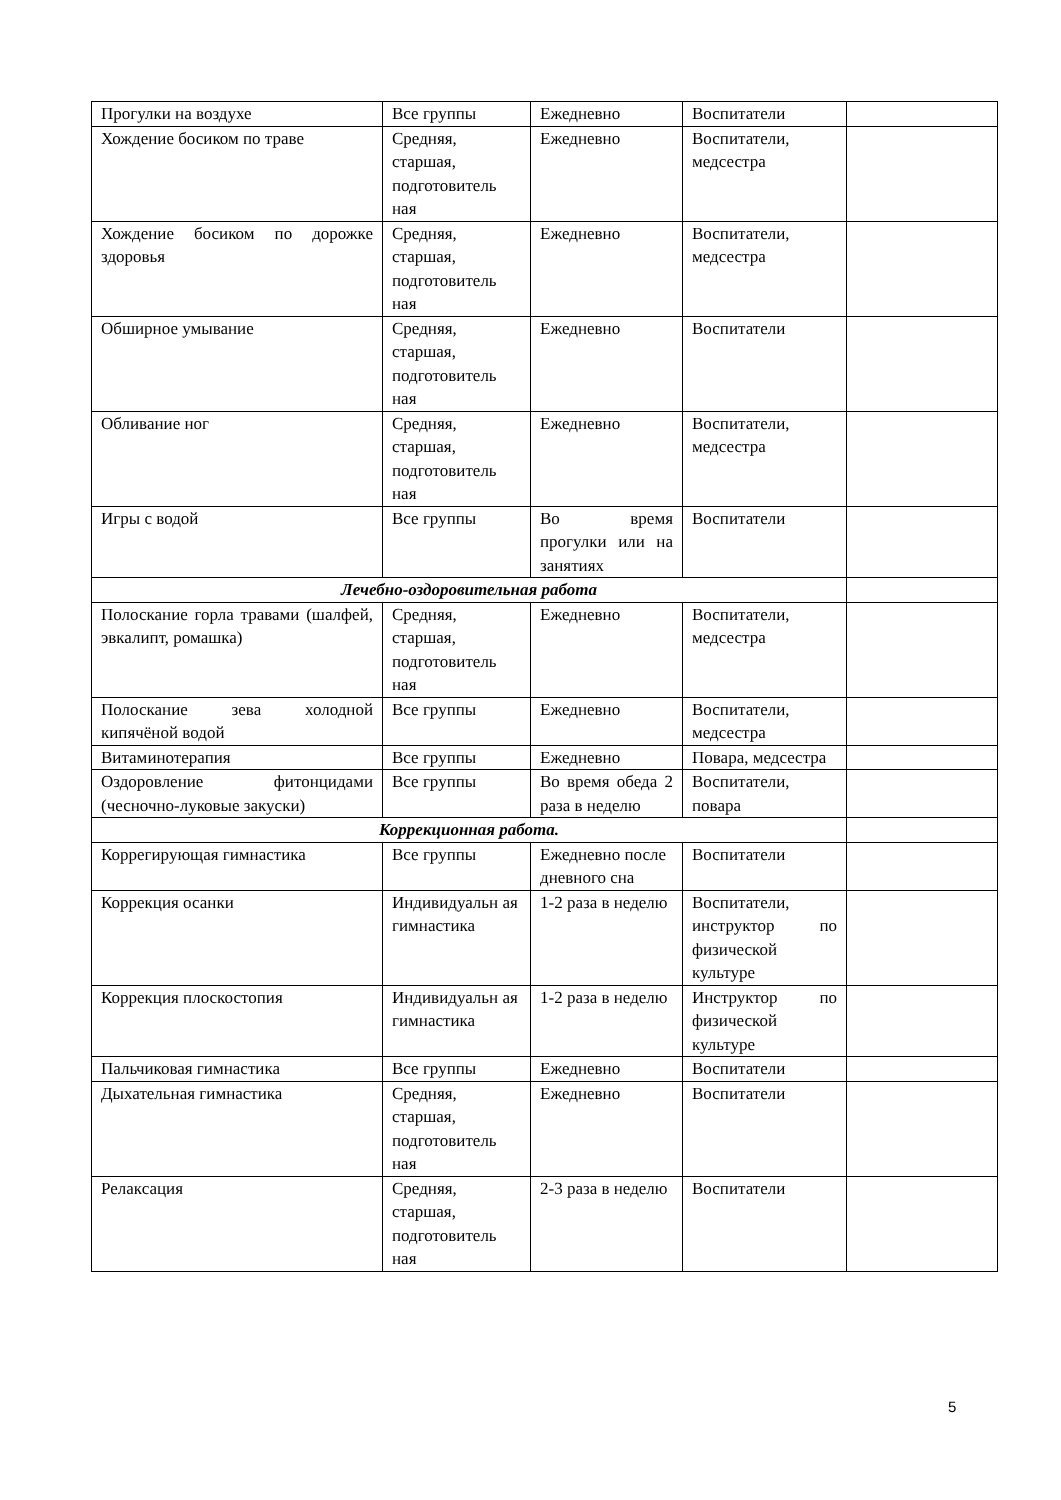| Прогулки на воздухе | Все группы | Ежедневно | Воспитатели | |
| Хождение босиком по траве | Средняя, старшая, подготовитель ная | Ежедневно | Воспитатели, медсестра | |
| Хождение босиком по дорожке здоровья | Средняя, старшая, подготовитель ная | Ежедневно | Воспитатели, медсестра | |
| Обширное умывание | Средняя, старшая, подготовитель ная | Ежедневно | Воспитатели | |
| Обливание ног | Средняя, старшая, подготовитель ная | Ежедневно | Воспитатели, медсестра | |
| Игры с водой | Все группы | Во время прогулки или на занятиях | Воспитатели | |
| Лечебно-оздоровительная работа | | | | |
| Полоскание горла травами (шалфей, эвкалипт, ромашка) | Средняя, старшая, подготовитель ная | Ежедневно | Воспитатели, медсестра | |
| Полоскание зева холодной кипячёной водой | Все группы | Ежедневно | Воспитатели, медсестра | |
| Витаминотерапия | Все группы | Ежедневно | Повара, медсестра | |
| Оздоровление фитонцидами (чесночно-луковые закуски) | Все группы | Во время обеда 2 раза в неделю | Воспитатели, повара | |
| Коррекционная работа. | | | | |
| Коррегирующая гимнастика | Все группы | Ежедневно после дневного сна | Воспитатели | |
| Коррекция осанки | Индивидуальн ая гимнастика | 1-2 раза в неделю | Воспитатели, инструктор по физической культуре | |
| Коррекция плоскостопия | Индивидуальн ая гимнастика | 1-2 раза в неделю | Инструктор по физической культуре | |
| Пальчиковая гимнастика | Все группы | Ежедневно | Воспитатели | |
| Дыхательная гимнастика | Средняя, старшая, подготовитель ная | Ежедневно | Воспитатели | |
| Релаксация | Средняя, старшая, подготовитель ная | 2-3 раза в неделю | Воспитатели | |
5